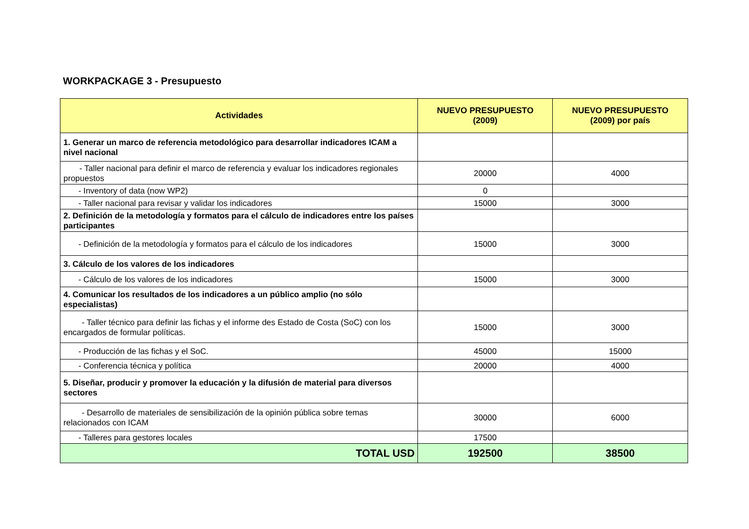WORKPACKAGE 3 - Presupuesto
| Actividades | NUEVO PRESUPUESTO (2009) | NUEVO PRESUPUESTO (2009) por país |
| --- | --- | --- |
| 1. Generar un marco de referencia metodológico para desarrollar indicadores ICAM a nivel nacional | | |
| - Taller nacional para definir el marco de referencia y evaluar los indicadores regionales propuestos | 20000 | 4000 |
| - Inventory of data (now WP2) | 0 | |
| - Taller nacional para revisar y validar los indicadores | 15000 | 3000 |
| 2. Definición de la metodología y formatos para el cálculo de indicadores entre los países participantes | | |
| - Definición de la metodología y formatos para el cálculo de los indicadores | 15000 | 3000 |
| 3. Cálculo de los valores de los indicadores | | |
| - Cálculo de los valores de los indicadores | 15000 | 3000 |
| 4. Comunicar los resultados de los indicadores a un público amplio (no sólo especialistas) | | |
| - Taller técnico para definir las fichas y el informe des Estado de Costa (SoC) con los encargados de formular políticas. | 15000 | 3000 |
| - Producción de las fichas y el SoC. | 45000 | 15000 |
| - Conferencia técnica y política | 20000 | 4000 |
| 5. Diseñar, producir y promover la educación y la difusión de material para diversos sectores | | |
| - Desarrollo de materiales de sensibilización de la opinión pública sobre temas relacionados con ICAM | 30000 | 6000 |
| - Talleres para gestores locales | 17500 | |
| TOTAL USD | 192500 | 38500 |